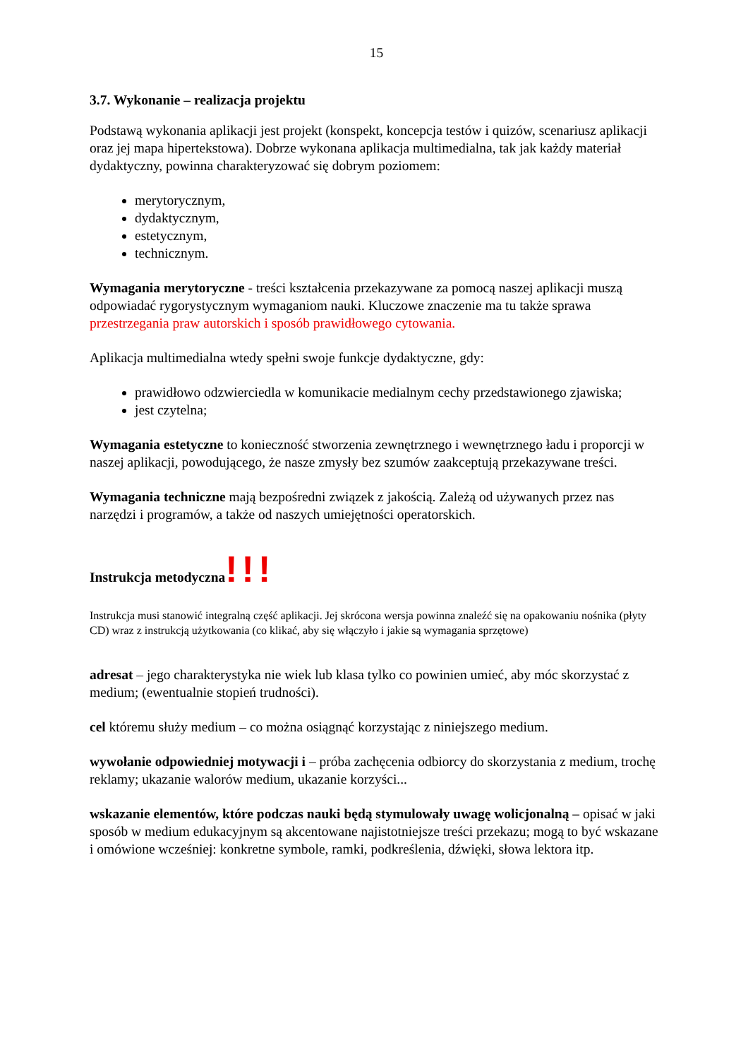15
3.7. Wykonanie – realizacja projektu
Podstawą wykonania aplikacji jest projekt (konspekt, koncepcja testów i quizów, scenariusz aplikacji oraz jej mapa hipertekstowa). Dobrze wykonana aplikacja multimedialna, tak jak każdy materiał dydaktyczny, powinna charakteryzować się dobrym poziomem:
merytorycznym,
dydaktycznym,
estetycznym,
technicznym.
Wymagania merytoryczne - treści kształcenia przekazywane za pomocą naszej aplikacji muszą odpowiadać rygorystycznym wymaganiom nauki. Kluczowe znaczenie ma tu także sprawa przestrzegania praw autorskich i sposób prawidłowego cytowania.
Aplikacja multimedialna wtedy spełni swoje funkcje dydaktyczne, gdy:
prawidłowo odzwierciedla w komunikacie medialnym cechy przedstawionego zjawiska;
jest czytelna;
Wymagania estetyczne to konieczność stworzenia zewnętrznego i wewnętrznego ładu i proporcji w naszej aplikacji, powodującego, że nasze zmysły bez szumów zaakceptują przekazywane treści.
Wymagania techniczne mają bezpośredni związek z jakością. Zależą od używanych przez nas narzędzi i programów, a także od naszych umiejętności operatorskich.
Instrukcja metodyczna!!!
Instrukcja musi stanowić integralną część aplikacji. Jej skrócona wersja powinna znaleźć się na opakowaniu nośnika (płyty CD) wraz z instrukcją użytkowania (co klikać, aby się włączyło i jakie są wymagania sprzętowe)
adresat – jego charakterystyka nie wiek lub klasa tylko co powinien umieć, aby móc skorzystać z medium; (ewentualnie stopień trudności).
cel któremu służy medium – co można osiągnąć korzystając z niniejszego medium.
wywołanie odpowiedniej motywacji i – próba zachęcenia odbiorcy do skorzystania z medium, trochę reklamy; ukazanie walorów medium, ukazanie korzyści...
wskazanie elementów, które podczas nauki będą stymulowały uwagę wolicjonalną – opisać w jaki sposób w medium edukacyjnym są akcentowane najistotniejsze treści przekazu; mogą to być wskazane i omówione wcześniej: konkretne symbole, ramki, podkreślenia, dźwięki, słowa lektora itp.